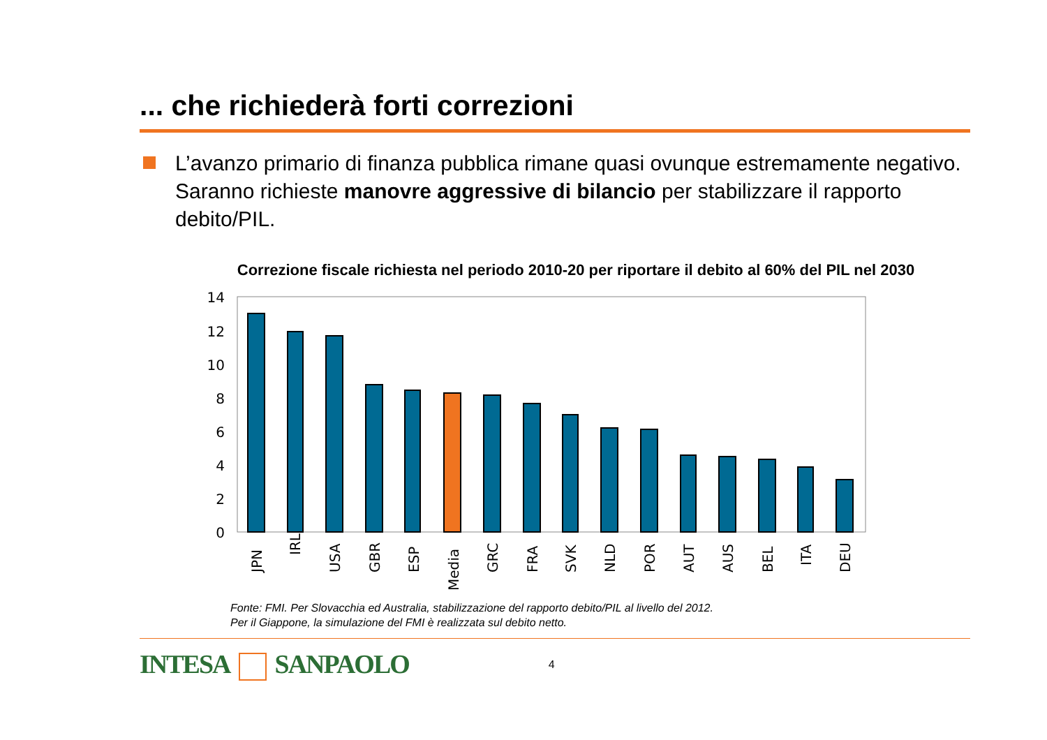... che richiederà forti correzioni
L’avanzo primario di finanza pubblica rimane quasi ovunque estremamente negativo. Saranno richieste manovre aggressive di bilancio per stabilizzare il rapporto debito/PIL.
Correzione fiscale richiesta nel periodo 2010-20 per riportare il debito al 60% del PIL nel 2030
14
12
10
8
6
4
2
0
JPN
IRL
USA
GBR
ESP
Media
GRC
FRA
SVK
NLD
POR
AUT
AUS
BEL
ITA
DEU
Fonte: FMI. Per Slovacchia ed Australia, stabilizzazione del rapporto debito/PIL al livello del 2012.
Per il Giappone, la simulazione del FMI è realizzata sul debito netto.
INTESA SANPAOLO
4